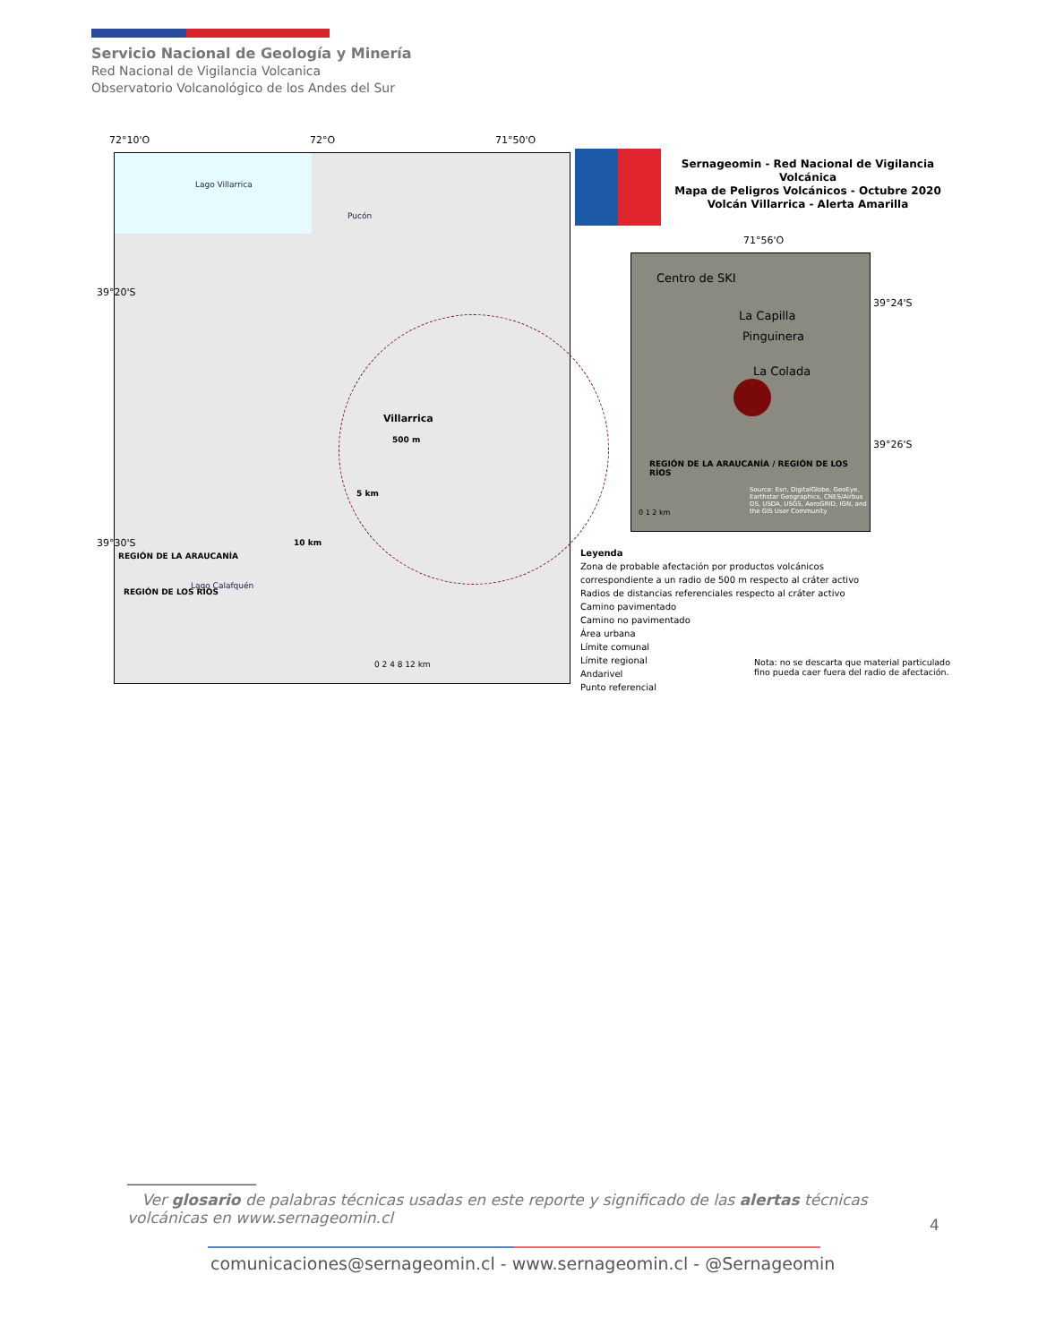Servicio Nacional de Geología y Minería
Red Nacional de Vigilancia Volcanica
Observatorio Volcanológico de los Andes del Sur
72°10'O 72°O 71°50'O
Lago Villarrica
Villarrica
500 m
5 km
10 km
REGIÓN DE LA ARAUCANÍA
REGIÓN DE LOS RÍOS
Lago Calafquén
Pucón
0 2 4 8 12 km
Sernageomin - Red Nacional de Vigilancia Volcánica
Mapa de Peligros Volcánicos - Octubre 2020
Volcán Villarrica - Alerta Amarilla
71°56'O
Centro de SKI
La Capilla
Pinguinera
La Colada
REGIÓN DE LA ARAUCANÍA / REGIÓN DE LOS RÍOS
Source: Esri, DigitalGlobe, GeoEye, Earthstar Geographics, CNES/Airbus DS, USDA, USGS, AeroGRID, IGN, and the GIS User Community
0 1 2 km
39°24'S
39°26'S
39°20'S
39°30'S
Leyenda
Zona de probable afectación por productos volcánicos
correspondiente a un radio de 500 m respecto al cráter activo
Radios de distancias referenciales respecto al cráter activo
Camino pavimentado
Camino no pavimentado
Área urbana
Límite comunal
Límite regional
Andarivel
Punto referencial
Nota: no se descarta que material particulado
fino pueda caer fuera del radio de afectación.
__________________
Ver glosario de palabras técnicas usadas en este reporte y significado de las alertas técnicas volcánicas en www.sernageomin.cl
4
comunicaciones@sernageomin.cl - www.sernageomin.cl - @Sernageomin